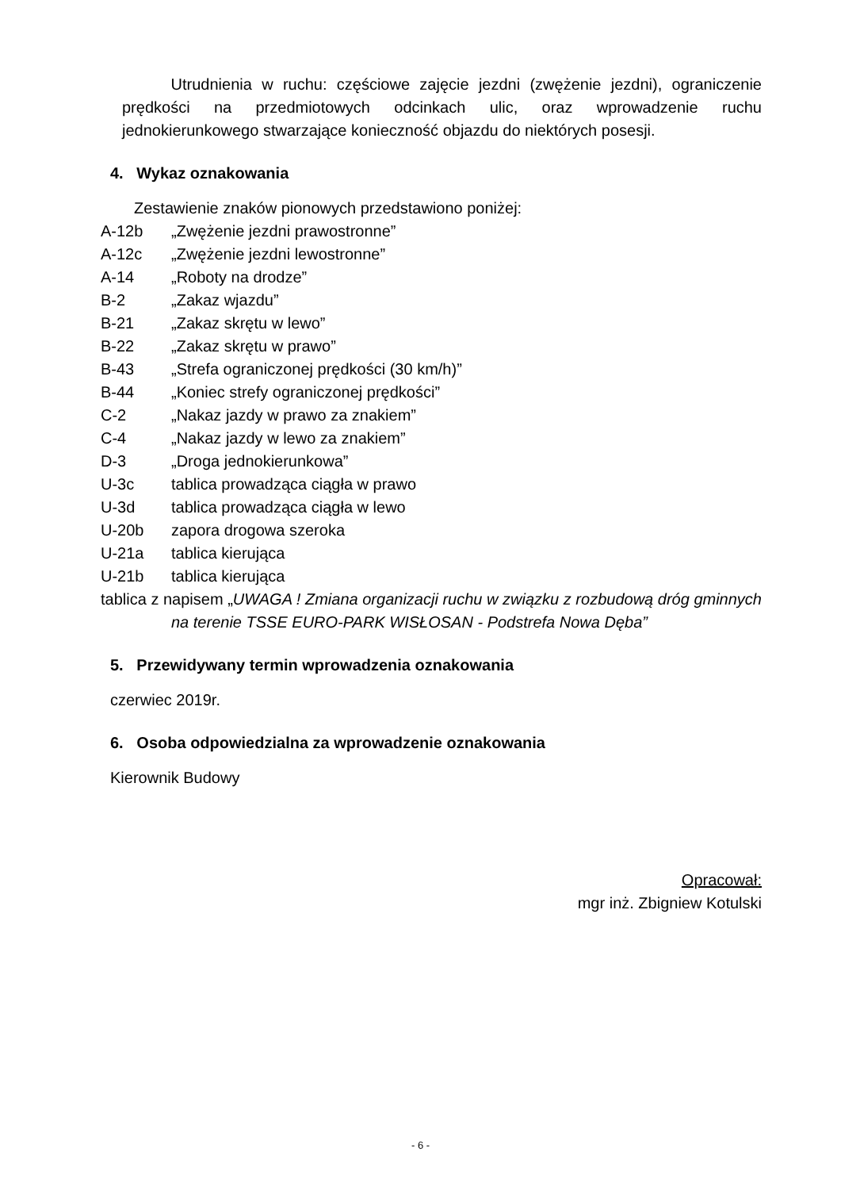Utrudnienia w ruchu: częściowe zajęcie jezdni (zwężenie jezdni), ograniczenie prędkości na przedmiotowych odcinkach ulic, oraz wprowadzenie ruchu jednokierunkowego stwarzające konieczność objazdu do niektórych posesji.
4. Wykaz oznakowania
Zestawienie znaków pionowych przedstawiono poniżej:
A-12b „Zwężenie jezdni prawostronne”
A-12c „Zwężenie jezdni lewostronne”
A-14 „Roboty na drodze”
B-2 „Zakaz wjazdu”
B-21 „Zakaz skrętu w lewo”
B-22 „Zakaz skrętu w prawo”
B-43 „Strefa ograniczonej prędkości (30 km/h)”
B-44 „Koniec strefy ograniczonej prędkości”
C-2 „Nakaz jazdy w prawo za znakiem”
C-4 „Nakaz jazdy w lewo za znakiem”
D-3 „Droga jednokierunkowa”
U-3c tablica prowadząca ciągła w prawo
U-3d tablica prowadząca ciągła w lewo
U-20b zapora drogowa szeroka
U-21a tablica kierująca
U-21b tablica kierująca
tablica z napisem „UWAGA ! Zmiana organizacji ruchu w związku z rozbudową dróg gminnych na terenie TSSE EURO-PARK WISŁOSAN - Podstrefa Nowa Dęba”
5. Przewidywany termin wprowadzenia oznakowania
czerwiec 2019r.
6. Osoba odpowiedzialna za wprowadzenie oznakowania
Kierownik Budowy
Opracował:
mgr inż. Zbigniew Kotulski
- 6 -